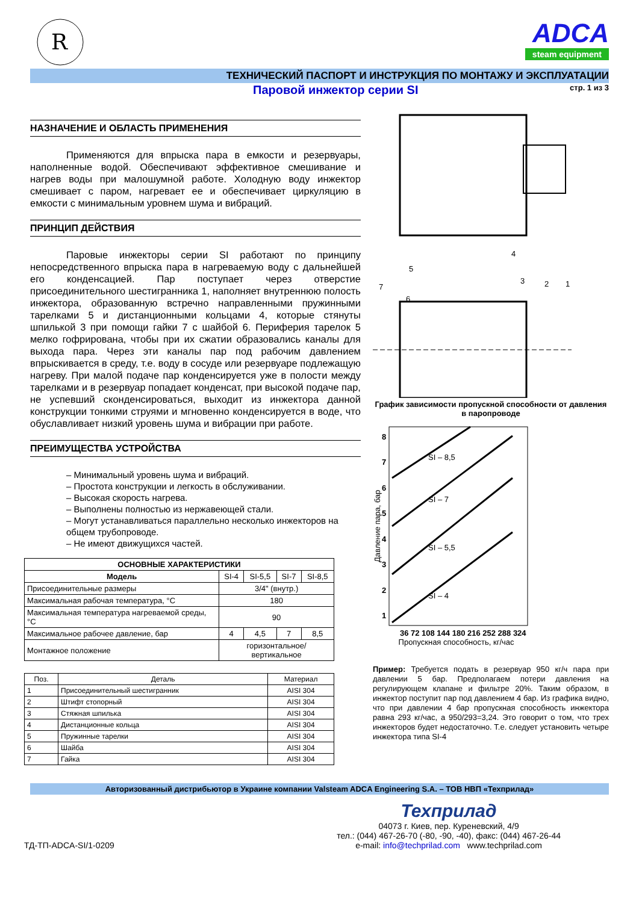R
ADCA
steam equipment
ТЕХНИЧЕСКИЙ ПАСПОРТ И ИНСТРУКЦИЯ ПО МОНТАЖУ И ЭКСПЛУАТАЦИИ
Паровой инжектор серии SI стр. 1 из 3
НАЗНАЧЕНИЕ И ОБЛАСТЬ ПРИМЕНЕНИЯ
Применяются для впрыска пара в емкости и резервуары, наполненные водой. Обеспечивают эффективное смешивание и нагрев воды при малошумной работе. Холодную воду инжектор смешивает с паром, нагревает ее и обеспечивает циркуляцию в емкости с минимальным уровнем шума и вибраций.
ПРИНЦИП ДЕЙСТВИЯ
Паровые инжекторы серии SI работают по принципу непосредственного впрыска пара в нагреваемую воду с дальнейшей его конденсацией. Пар поступает через отверстие присоединительного шестигранника 1, наполняет внутреннюю полость инжектора, образованную встречно направленными пружинными тарелками 5 и дистанционными кольцами 4, которые стянуты шпилькой 3 при помощи гайки 7 с шайбой 6. Периферия тарелок 5 мелко гофрирована, чтобы при их сжатии образовались каналы для выхода пара. Через эти каналы пар под рабочим давлением впрыскивается в среду, т.е. воду в сосуде или резервуаре подлежащую нагреву. При малой подаче пар конденсируется уже в полости между тарелками и в резервуар попадает конденсат, при высокой подаче пар, не успевший сконденсироваться, выходит из инжектора данной конструкции тонкими струями и мгновенно конденсируется в воде, что обуславливает низкий уровень шума и вибрации при работе.
ПРЕИМУЩЕСТВА УСТРОЙСТВА
– Минимальный уровень шума и вибраций.
– Простота конструкции и легкость в обслуживании.
– Высокая скорость нагрева.
– Выполнены полностью из нержавеющей стали.
– Могут устанавливаться параллельно несколько инжекторов на общем трубопроводе.
– Не имеют движущихся частей.
| ОСНОВНЫЕ ХАРАКТЕРИСТИКИ | | | | |
| --- | --- | --- | --- | --- |
| Модель | SI-4 | SI-5,5 | SI-7 | SI-8,5 |
| Присоединительные размеры | 3/4" (внутр.) | | | |
| Максимальная рабочая температура, °C | 180 | | | |
| Максимальная температура нагреваемой среды, °C | 90 | | | |
| Максимальное рабочее давление, бар | 4 | 4,5 | 7 | 8,5 |
| Монтажное положение | горизонтальное/вертикальное | | | |
| Поз. | Деталь | Материал |
| 1 | Присоединительный шестигранник | AISI 304 |
| 2 | Штифт стопорный | AISI 304 |
| 3 | Стяжная шпилька | AISI 304 |
| 4 | Дистанционные кольца | AISI 304 |
| 5 | Пружинные тарелки | AISI 304 |
| 6 | Шайба | AISI 304 |
| 7 | Гайка | AISI 304 |
7
5
6
4
3
2
1
График зависимости пропускной способности от давления в паропроводе
Давление пара, бар
87654321
SI – 4
SI – 5,5
SI – 7
SI – 8,5
36 72 108 144 180 216 252 288 324
Пропускная способность, кг/час
Пример: Требуется подать в резервуар 950 кг/ч пара при давлении 5 бар. Предполагаем потери давления на регулирующем клапане и фильтре 20%. Таким образом, в инжектор поступит пар под давлением 4 бар. Из графика видно, что при давлении 4 бар пропускная способность инжектора равна 293 кг/час, а 950/293=3,24. Это говорит о том, что трех инжекторов будет недостаточно. Т.е. следует установить четыре инжектора типа SI-4
Авторизованный дистрибьютор в Украине компании Valsteam ADCA Engineering S.A. – ТОВ НВП «Техприлад»
ТД-ТП-ADCA-SI/1-0209
Техприлад
04073 г. Киев, пер. Куреневский, 4/9
тел.: (044) 467-26-70 (-80, -90, -40), факс: (044) 467-26-44
e-mail: info@techprilad.com www.techprilad.com